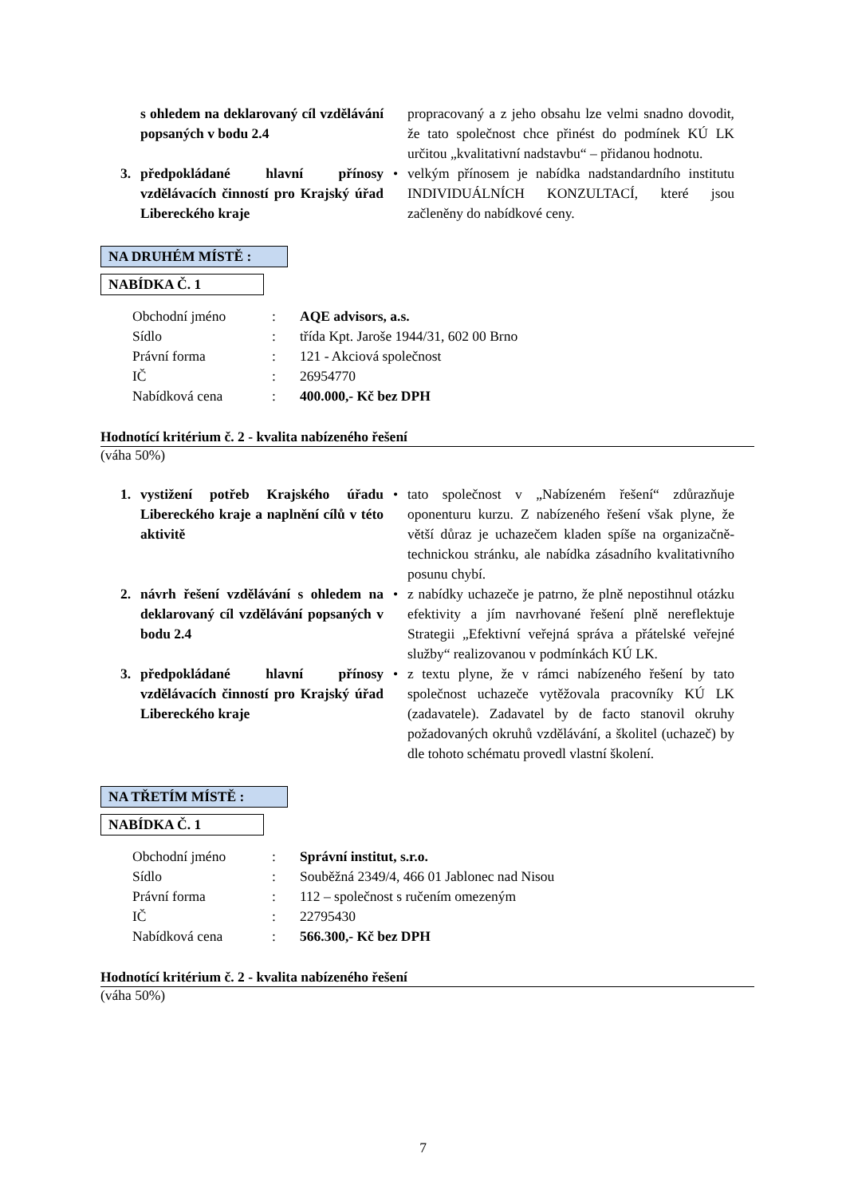s ohledem na deklarovaný cíl vzdělávání popsaných v bodu 2.4
propracovaný a z jeho obsahu lze velmi snadno dovodit, že tato společnost chce přinést do podmínek KÚ LK určitou „kvalitativní nadstavbu“ – přidanou hodnotu.
3. předpokládané hlavní přínosy vzdělávacích činností pro Krajský úřad Libereckého kraje
• velkým přínosem je nabídka nadstandardního institutu INDIVIDUÁLNÍCH KONZULTACÍ, které jsou začleněny do nabídkové ceny.
NA DRUHÉM MÍSTĚ :
NABÍDKA Č. 1
| Obchodní jméno | : | AQE advisors, a.s. |
| Sídlo | : | třída Kpt. Jaroše 1944/31, 602 00 Brno |
| Právní forma | : | 121 - Akciová společnost |
| IČ | : | 26954770 |
| Nabídková cena | : | 400.000,- Kč bez DPH |
Hodnotící kritérium č. 2 - kvalita nabízeného řešení
(váha 50%)
1. vystižení potřeb Krajského úřadu Libereckého kraje a naplnění cílů v této aktivitě
• tato společnost v „Nabízeném řešení“ zdůrazňuje oponenturu kurzu. Z nabízeného řešení však plyne, že větší důraz je uchazečem kladen spíše na organizačně-technickou stránku, ale nabídka zásadního kvalitativního posunu chybí.
2. návrh řešení vzdělávání s ohledem na deklarovaný cíl vzdělávání popsaných v bodu 2.4
• z nabídky uchazeče je patrno, že plně nepostihnul otázku efektivity a jím navrhované řešení plně nereflektuje Strategii „Efektivní veřejná správa a přátelské veřejné služby“ realizovanou v podmínkách KÚ LK.
3. předpokládané hlavní přínosy vzdělávacích činností pro Krajský úřad Libereckého kraje
• z textu plyne, že v rámci nabízeného řešení by tato společnost uchazeče vytěžovala pracovníky KÚ LK (zadavatele). Zadavatel by de facto stanovil okruhy požadovaných okruhů vzdělávání, a školitel (uchazeč) by dle tohoto schématu provedl vlastní školení.
NA TŘETÍM MÍSTĚ :
NABÍDKA Č. 1
| Obchodní jméno | : | Správní institut, s.r.o. |
| Sídlo | : | Souběžná 2349/4, 466 01 Jablonec nad Nisou |
| Právní forma | : | 112 – společnost s ručením omezeným |
| IČ | : | 22795430 |
| Nabídková cena | : | 566.300,- Kč bez DPH |
Hodnotící kritérium č. 2 - kvalita nabízeného řešení
(váha 50%)
7